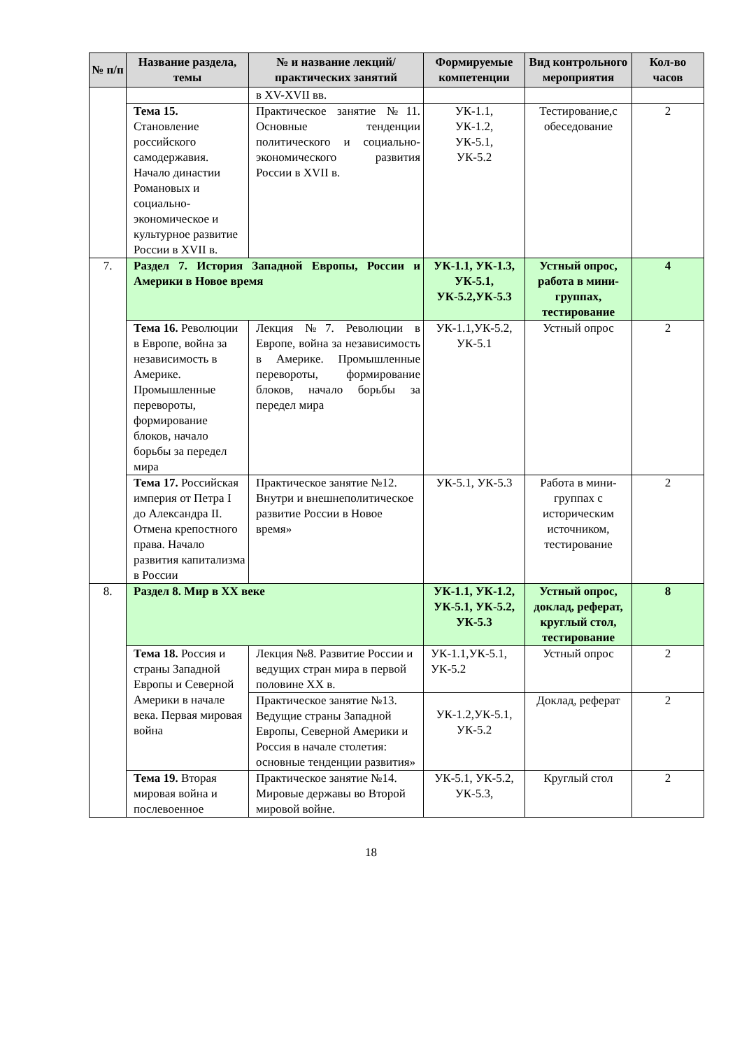| № п/п | Название раздела, темы | № и название лекций/ практических занятий | Формируемые компетенции | Вид контрольного мероприятия | Кол-во часов |
| --- | --- | --- | --- | --- | --- |
| | | в XV-XVII вв. | | | |
| | Тема 15. Становление российского самодержавия. Начало династии Романовых и социально-экономическое и культурное развитие России в XVII в. | Практическое занятие №11. Основные тенденции политического и социально-экономического развития России в XVII в. | УК-1.1, УК-1.2, УК-5.1, УК-5.2 | Тестирование,с обеседование | 2 |
| 7. | Раздел 7. История Западной Европы, России и Америки в Новое время | | УК-1.1, УК-1.3, УК-5.1, УК-5.2,УК-5.3 | Устный опрос, работа в мини-группах, тестирование | 4 |
| | Тема 16. Революции в Европе, война за независимость в Америке. Промышленные перевороты, формирование блоков, начало борьбы за передел мира | Лекция №7. Революции в Европе, война за независимость в Америке. Промышленные перевороты, формирование блоков, начало борьбы за передел мира | УК-1.1,УК-5.2, УК-5.1 | Устный опрос | 2 |
| | Тема 17. Российская империя от Петра I до Александра II. Отмена крепостного права. Начало развития капитализма в России | Практическое занятие №12. Внутри и внешнеполитическое развитие России в Новое время» | УК-5.1, УК-5.3 | Работа в мини-группах с историческим источником, тестирование | 2 |
| 8. | Раздел 8. Мир в XX веке | | УК-1.1, УК-1.2, УК-5.1, УК-5.2, УК-5.3 | Устный опрос, доклад, реферат, круглый стол, тестирование | 8 |
| | Тема 18. Россия и страны Западной Европы и Северной Америки в начале века. Первая мировая война | Лекция №8. Развитие России и ведущих стран мира в первой половине XX в. | УК-1.1,УК-5.1, УК-5.2 | Устный опрос | 2 |
| | | Практическое занятие №13. Ведущие страны Западной Европы, Северной Америки и Россия в начале столетия: основные тенденции развития» | УК-1.2,УК-5.1, УК-5.2 | Доклад, реферат | 2 |
| | Тема 19. Вторая мировая война и послевоенное | Практическое занятие №14. Мировые державы во Второй мировой войне. | УК-5.1, УК-5.2, УК-5.3, | Круглый стол | 2 |
18